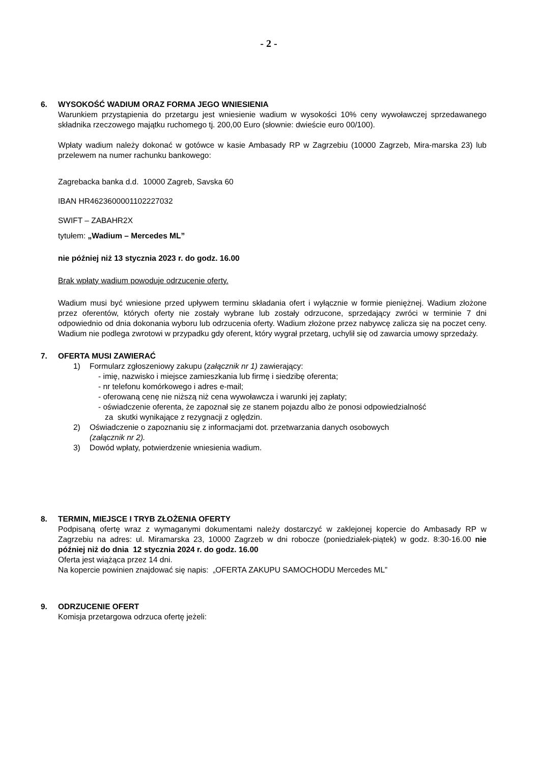- 2 -
6. WYSOKOŚĆ WADIUM ORAZ FORMA JEGO WNIESIENIA
Warunkiem przystąpienia do przetargu jest wniesienie wadium w wysokości 10% ceny wywoławczej sprzedawanego składnika rzeczowego majątku ruchomego tj. 200,00 Euro (słownie: dwieście euro 00/100).
Wpłaty wadium należy dokonać w gotówce w kasie Ambasady RP w Zagrzebiu (10000 Zagrzeb, Mira-marska 23) lub przelewem na numer rachunku bankowego:
Zagrebacka banka d.d. 10000 Zagreb, Savska 60
IBAN HR4623600001102227032
SWIFT – ZABAHR2X
tytułem: „Wadium – Mercedes ML”
nie później niż 13 stycznia 2023 r. do godz. 16.00
Brak wpłaty wadium powoduje odrzucenie oferty.
Wadium musi być wniesione przed upływem terminu składania ofert i wyłącznie w formie pieniężnej. Wadium złożone przez oferentów, których oferty nie zostały wybrane lub zostały odrzucone, sprzedający zwróci w terminie 7 dni odpowiednio od dnia dokonania wyboru lub odrzucenia oferty. Wadium złożone przez nabywcę zalicza się na poczet ceny. Wadium nie podlega zwrotowi w przypadku gdy oferent, który wygrał przetarg, uchylił się od zawarcia umowy sprzedaży.
7. OFERTA MUSI ZAWIERAĆ
1) Formularz zgłoszeniowy zakupu (załącznik nr 1) zawierający:
- imię, nazwisko i miejsce zamieszkania lub firmę i siedzibę oferenta;
- nr telefonu komórkowego i adres e-mail;
- oferowaną cenę nie niższą niż cena wywoławcza i warunki jej zapłaty;
- oświadczenie oferenta, że zapoznał się ze stanem pojazdu albo że ponosi odpowiedzialność
za skutki wynikające z rezygnacji z oględzin.
2) Oświadczenie o zapoznaniu się z informacjami dot. przetwarzania danych osobowych
(załącznik nr 2).
3) Dowód wpłaty, potwierdzenie wniesienia wadium.
8. TERMIN, MIEJSCE I TRYB ZŁOŻENIA OFERTY
Podpisaną ofertę wraz z wymaganymi dokumentami należy dostarczyć w zaklejonej kopercie do Ambasady RP w Zagrzebiu na adres: ul. Miramarska 23, 10000 Zagrzeb w dni robocze (poniedziałek-piątek) w godz. 8:30-16.00 nie później niż do dnia 12 stycznia 2024 r. do godz. 16.00
Oferta jest wiążąca przez 14 dni.
Na kopercie powinien znajdować się napis: „OFERTA ZAKUPU SAMOCHODU Mercedes ML”
9. ODRZUCENIE OFERT
Komisja przetargowa odrzuca ofertę jeżeli: